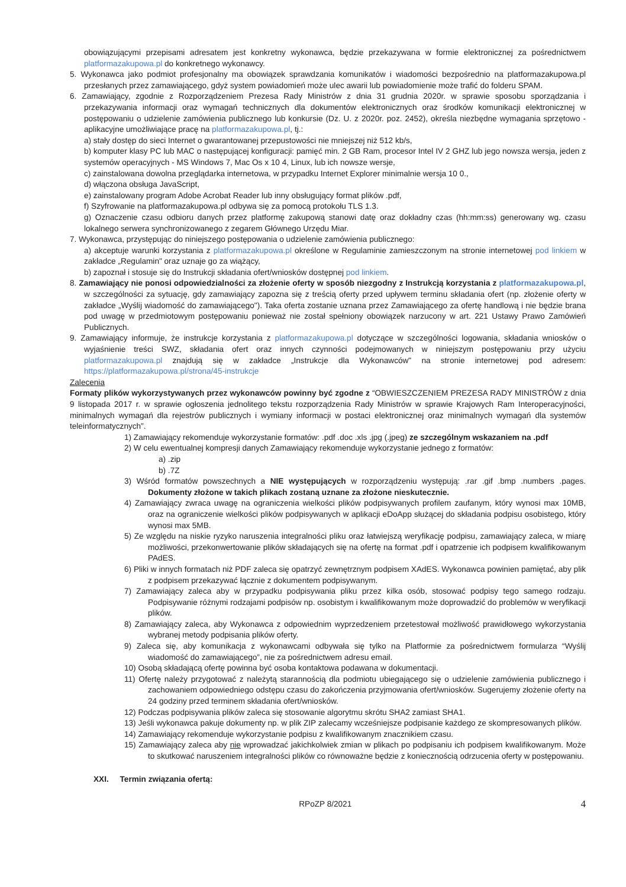obowiązującymi przepisami adresatem jest konkretny wykonawca, będzie przekazywana w formie elektronicznej za pośrednictwem platformazakupowa.pl do konkretnego wykonawcy.
5. Wykonawca jako podmiot profesjonalny ma obowiązek sprawdzania komunikatów i wiadomości bezpośrednio na platformazakupowa.pl przesłanych przez zamawiającego, gdyż system powiadomień może ulec awarii lub powiadomienie może trafić do folderu SPAM.
6. Zamawiający, zgodnie z Rozporządzeniem Prezesa Rady Ministrów z dnia 31 grudnia 2020r. w sprawie sposobu sporządzania i przekazywania informacji oraz wymagań technicznych dla dokumentów elektronicznych oraz środków komunikacji elektronicznej w postępowaniu o udzielenie zamówienia publicznego lub konkursie (Dz. U. z 2020r. poz. 2452), określa niezbędne wymagania sprzętowo - aplikacyjne umożliwiające pracę na platformazakupowa.pl, tj.:
a) stały dostęp do sieci Internet o gwarantowanej przepustowości nie mniejszej niż 512 kb/s,
b) komputer klasy PC lub MAC o następującej konfiguracji: pamięć min. 2 GB Ram, procesor Intel IV 2 GHZ lub jego nowsza wersja, jeden z systemów operacyjnych - MS Windows 7, Mac Os x 10 4, Linux, lub ich nowsze wersje,
c) zainstalowana dowolna przeglądarka internetowa, w przypadku Internet Explorer minimalnie wersja 10 0.,
d) włączona obsługa JavaScript,
e) zainstalowany program Adobe Acrobat Reader lub inny obsługujący format plików .pdf,
f) Szyfrowanie na platformazakupowa.pl odbywa się za pomocą protokołu TLS 1.3.
g) Oznaczenie czasu odbioru danych przez platformę zakupową stanowi datę oraz dokładny czas (hh:mm:ss) generowany wg. czasu lokalnego serwera synchronizowanego z zegarem Głównego Urzędu Miar.
7. Wykonawca, przystępując do niniejszego postępowania o udzielenie zamówienia publicznego:
a) akceptuje warunki korzystania z platformazakupowa.pl określone w Regulaminie zamieszczonym na stronie internetowej pod linkiem w zakładce „Regulamin" oraz uznaje go za wiążący,
b) zapoznał i stosuje się do Instrukcji składania ofert/wniosków dostępnej pod linkiem.
8. Zamawiający nie ponosi odpowiedzialności za złożenie oferty w sposób niezgodny z Instrukcją korzystania z platformazakupowa.pl, w szczególności za sytuację, gdy zamawiający zapozna się z treścią oferty przed upływem terminu składania ofert (np. złożenie oferty w zakładce „Wyślij wiadomość do zamawiającego"). Taka oferta zostanie uznana przez Zamawiającego za ofertę handlową i nie będzie brana pod uwagę w przedmiotowym postępowaniu ponieważ nie został spełniony obowiązek narzucony w art. 221 Ustawy Prawo Zamówień Publicznych.
9. Zamawiający informuje, że instrukcje korzystania z platformazakupowa.pl dotyczące w szczególności logowania, składania wniosków o wyjaśnienie treści SWZ, składania ofert oraz innych czynności podejmowanych w niniejszym postępowaniu przy użyciu platformazakupowa.pl znajdują się w zakładce „Instrukcje dla Wykonawców" na stronie internetowej pod adresem: https://platformazakupowa.pl/strona/45-instrukcje
Zalecenia
Formaty plików wykorzystywanych przez wykonawców powinny być zgodne z “OBWIESZCZENIEM PREZESA RADY MINISTRÓW z dnia 9 listopada 2017 r. w sprawie ogłoszenia jednolitego tekstu rozporządzenia Rady Ministrów w sprawie Krajowych Ram Interoperacyjności, minimalnych wymagań dla rejestrów publicznych i wymiany informacji w postaci elektronicznej oraz minimalnych wymagań dla systemów teleinformatycznych”.
1) Zamawiający rekomenduje wykorzystanie formatów: .pdf .doc .xls .jpg (.jpeg) ze szczególnym wskazaniem na .pdf
2) W celu ewentualnej kompresji danych Zamawiający rekomenduje wykorzystanie jednego z formatów:
a) .zip
b) .7Z
3) Wśród formatów powszechnych a NIE występujących w rozporządzeniu występują: .rar .gif .bmp .numbers .pages. Dokumenty złożone w takich plikach zostaną uznane za złożone nieskutecznie.
4) Zamawiający zwraca uwagę na ograniczenia wielkości plików podpisywanych profilem zaufanym, który wynosi max 10MB, oraz na ograniczenie wielkości plików podpisywanych w aplikacji eDoApp służącej do składania podpisu osobistego, który wynosi max 5MB.
5) Ze względu na niskie ryzyko naruszenia integralności pliku oraz łatwiejszą weryfikację podpisu, zamawiający zaleca, w miarę możliwości, przekonwertowanie plików składających się na ofertę na format .pdf i opatrzenie ich podpisem kwalifikowanym PAdES.
6) Pliki w innych formatach niż PDF zaleca się opatrzyć zewnętrznym podpisem XAdES. Wykonawca powinien pamiętać, aby plik z podpisem przekazywać łącznie z dokumentem podpisywanym.
7) Zamawiający zaleca aby w przypadku podpisywania pliku przez kilka osób, stosować podpisy tego samego rodzaju. Podpisywanie różnymi rodzajami podpisów np. osobistym i kwalifikowanym może doprowadzić do problemów w weryfikacji plików.
8) Zamawiający zaleca, aby Wykonawca z odpowiednim wyprzedzeniem przetestował możliwość prawidłowego wykorzystania wybranej metody podpisania plików oferty.
9) Zaleca się, aby komunikacja z wykonawcami odbywała się tylko na Platformie za pośrednictwem formularza “Wyślij wiadomość do zamawiającego”, nie za pośrednictwem adresu email.
10) Osobą składającą ofertę powinna być osoba kontaktowa podawana w dokumentacji.
11) Ofertę należy przygotować z należytą starannością dla podmiotu ubiegającego się o udzielenie zamówienia publicznego i zachowaniem odpowiedniego odstępu czasu do zakończenia przyjmowania ofert/wniosków. Sugerujemy złożenie oferty na 24 godziny przed terminem składania ofert/wniosków.
12) Podczas podpisywania plików zaleca się stosowanie algorytmu skrótu SHA2 zamiast SHA1.
13) Jeśli wykonawca pakuje dokumenty np. w plik ZIP zalecamy wcześniejsze podpisanie każdego ze skompresowanych plików.
14) Zamawiający rekomenduje wykorzystanie podpisu z kwalifikowanym znacznikiem czasu.
15) Zamawiający zaleca aby nie wprowadzać jakichkolwiek zmian w plikach po podpisaniu ich podpisem kwalifikowanym. Może to skutkować naruszeniem integralności plików co równoważne będzie z koniecznością odrzucenia oferty w postępowaniu.
XXI. Termin związania ofertą:
RPoZP 8/2021 4